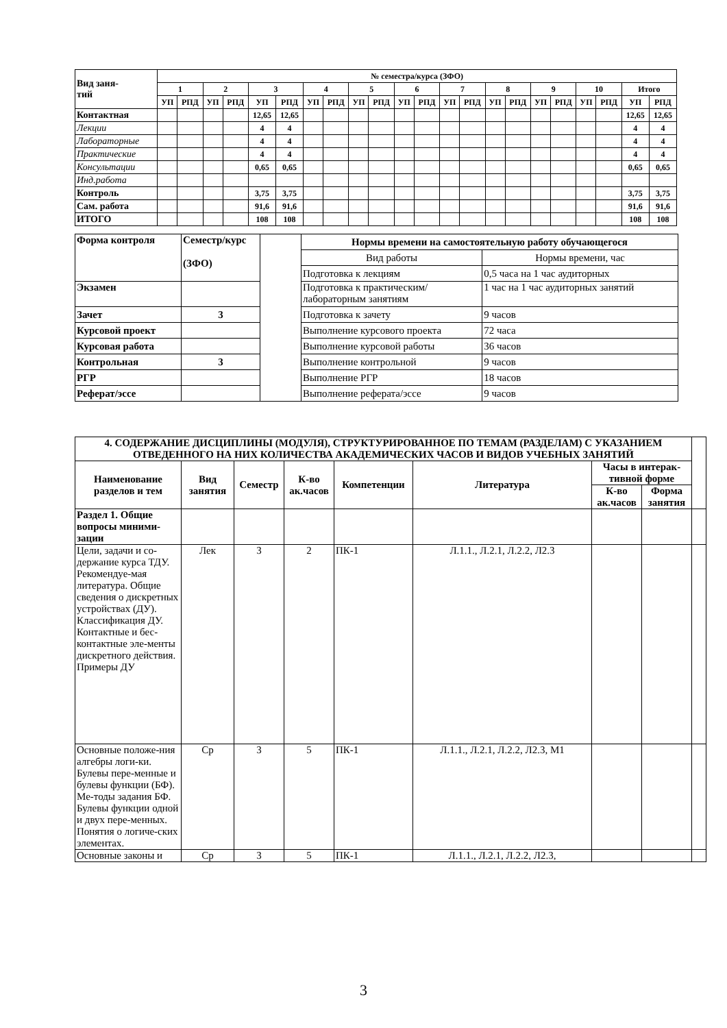| Вид заня- тий | № семестра/курса (ЗФО) | | | | | | | | | | | | | | | | | | | | | |
| --- | --- | --- | --- | --- | --- | --- | --- | --- | --- | --- | --- | --- | --- | --- | --- | --- | --- | --- | --- | --- | --- | --- |
| | 1 | | 2 | | 3 | | 4 | | 5 | | 6 | | 7 | | 8 | | 9 | | 10 | | Итого | |
| | УП | РПД | УП | РПД | УП | РПД | УП | РПД | УП | РПД | УП | РПД | УП | РПД | УП | РПД | УП | РПД | УП | РПД | УП | РПД |
| Контактная | | | | | 12,65 | 12,65 | | | | | | | | | | | | | | | 12,65 | 12,65 |
| Лекции | | | | | 4 | 4 | | | | | | | | | | | | | | | 4 | 4 |
| Лабораторные | | | | | 4 | 4 | | | | | | | | | | | | | | | 4 | 4 |
| Практические | | | | | 4 | 4 | | | | | | | | | | | | | | | 4 | 4 |
| Консультации | | | | | 0,65 | 0,65 | | | | | | | | | | | | | | | 0,65 | 0,65 |
| Инд.работа | | | | | | | | | | | | | | | | | | | | | | |
| Контроль | | | | | 3,75 | 3,75 | | | | | | | | | | | | | | | 3,75 | 3,75 |
| Сам. работа | | | | | 91,6 | 91,6 | | | | | | | | | | | | | | | 91,6 | 91,6 |
| ИТОГО | | | | | 108 | 108 | | | | | | | | | | | | | | | 108 | 108 |
| Форма контроля | Семестр/курс (ЗФО) | | Нормы времени на самостоятельную работу обучающегося | |
| | | | Вид работы | Нормы времени, час |
| | | | Подготовка к лекциям | 0,5 часа на 1 час аудиторных |
| Экзамен | | | Подготовка к практическим/ лабораторным занятиям | 1 час на 1 час аудиторных занятий |
| Зачет | 3 | | Подготовка к зачету | 9 часов |
| Курсовой проект | | | Выполнение курсового проекта | 72 часа |
| Курсовая работа | | | Выполнение курсовой работы | 36 часов |
| Контрольная | 3 | | Выполнение контрольной | 9 часов |
| РГР | | | Выполнение РГР | 18 часов |
| Реферат/эссе | | | Выполнение реферата/эссе | 9 часов |
| 4. СОДЕРЖАНИЕ ДИСЦИПЛИНЫ (МОДУЛЯ), СТРУКТУРИРОВАННОЕ ПО ТЕМАМ (РАЗДЕЛАМ) С УКАЗАНИЕМ ОТВЕДЕННОГО НА НИХ КОЛИЧЕСТВА АКАДЕМИЧЕСКИХ ЧАСОВ И ВИДОВ УЧЕБНЫХ ЗАНЯТИЙ | | | | | | | | |
| Наименование разделов и тем | Вид занятия | Семестр | К-во ак.часов | Компетенции | Литература | Часы в интерак-тивной форме | | |
| | | | | | | К-во ак.часов | Форма занятия | |
| Раздел 1. Общие вопросы миними-зации | | | | | | | | |
| Цели, задачи и со-держание курса ТДУ. Рекомендуе-мая литература. Общие сведения о дискретных устройствах (ДУ). Классификация ДУ. Контактные и бес-контактные эле-менты дискретного действия. Примеры ДУ | Лек | 3 | 2 | ПК-1 | Л.1.1., Л.2.1, Л.2.2, Л2.3 | | | |
| Основные положе-ния алгебры логи-ки. Булевы пере-менные и булевы функции (БФ). Ме-тоды задания БФ. Булевы функции одной и двух пере-менных. Понятия о логиче-ских элементах. | Ср | 3 | 5 | ПК-1 | Л.1.1., Л.2.1, Л.2.2, Л2.3, М1 | | | |
| Основные законы и | Ср | 3 | 5 | ПК-1 | Л.1.1., Л.2.1, Л.2.2, Л2.3, | | | |
3